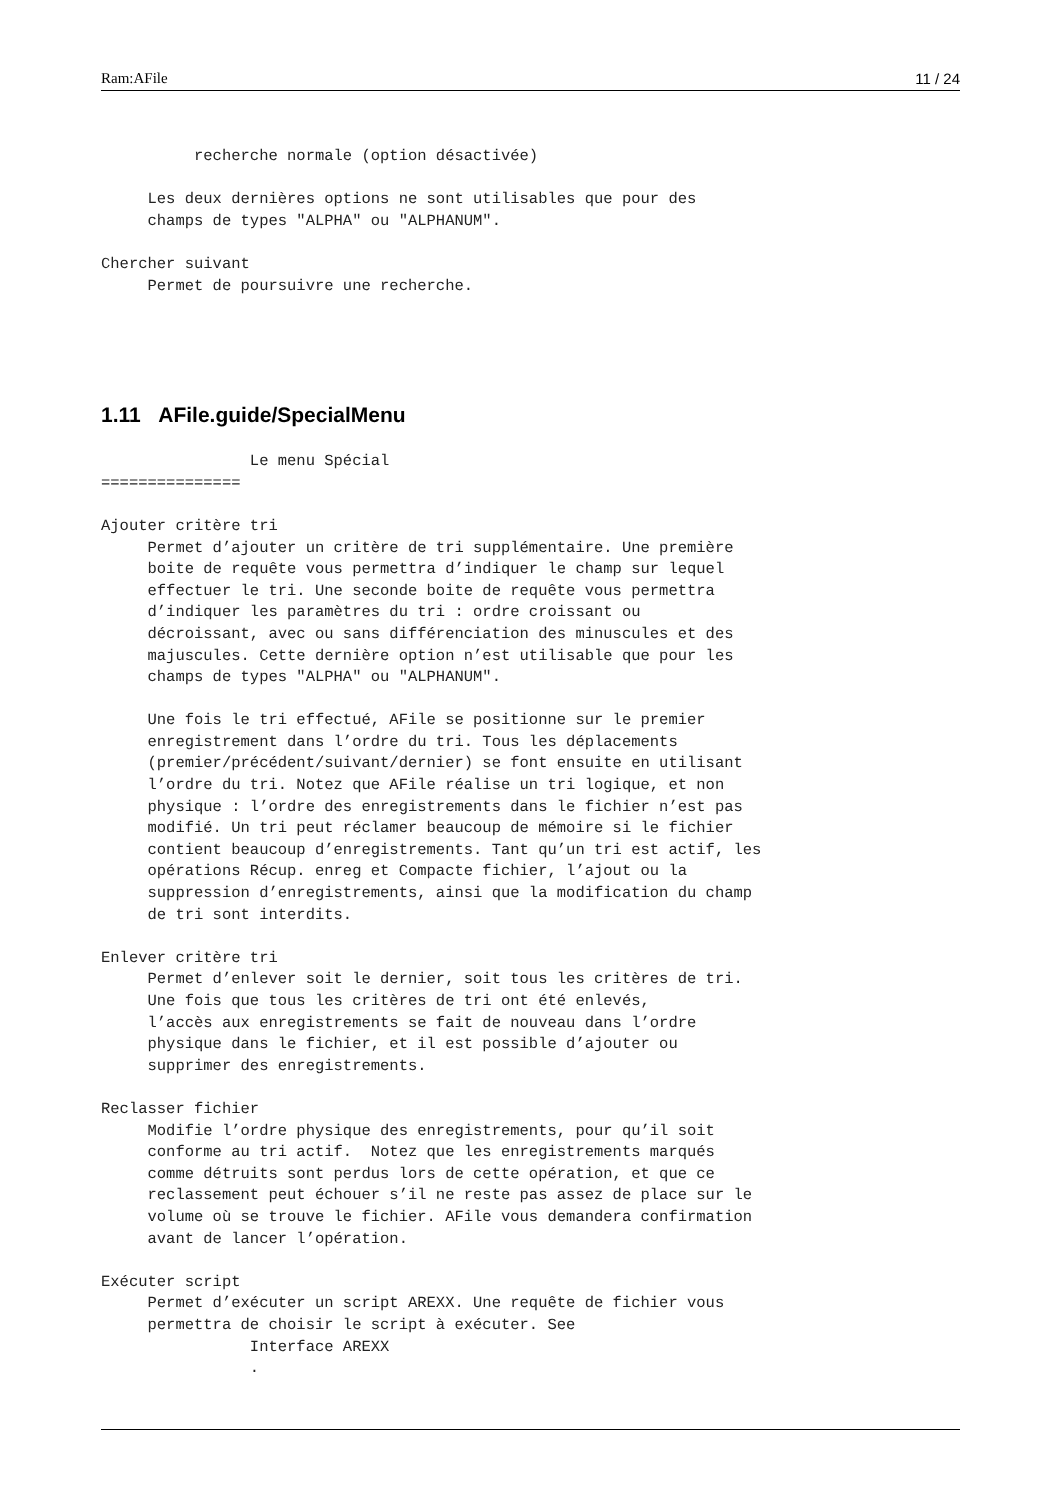Ram:AFile 11 / 24
          recherche normale (option désactivée)

     Les deux dernières options ne sont utilisables que pour des
     champs de types "ALPHA" ou "ALPHANUM".

Chercher suivant
     Permet de poursuivre une recherche.
1.11 AFile.guide/SpecialMenu
                Le menu Spécial
===============

Ajouter critère tri
     Permet d’ajouter un critère de tri supplémentaire. Une première
     boite de requête vous permettra d’indiquer le champ sur lequel
     effectuer le tri. Une seconde boite de requête vous permettra
     d’indiquer les paramètres du tri : ordre croissant ou
     décroissant, avec ou sans différenciation des minuscules et des
     majuscules. Cette dernière option n’est utilisable que pour les
     champs de types "ALPHA" ou "ALPHANUM".

     Une fois le tri effectué, AFile se positionne sur le premier
     enregistrement dans l’ordre du tri. Tous les déplacements
     (premier/précédent/suivant/dernier) se font ensuite en utilisant
     l’ordre du tri. Notez que AFile réalise un tri logique, et non
     physique : l’ordre des enregistrements dans le fichier n’est pas
     modifié. Un tri peut réclamer beaucoup de mémoire si le fichier
     contient beaucoup d’enregistrements. Tant qu’un tri est actif, les
     opérations Récup. enreg et Compacte fichier, l’ajout ou la
     suppression d’enregistrements, ainsi que la modification du champ
     de tri sont interdits.

Enlever critère tri
     Permet d’enlever soit le dernier, soit tous les critères de tri.
     Une fois que tous les critères de tri ont été enlevés,
     l’accès aux enregistrements se fait de nouveau dans l’ordre
     physique dans le fichier, et il est possible d’ajouter ou
     supprimer des enregistrements.

Reclasser fichier
     Modifie l’ordre physique des enregistrements, pour qu’il soit
     conforme au tri actif.  Notez que les enregistrements marqués
     comme détruits sont perdus lors de cette opération, et que ce
     reclassement peut échouer s’il ne reste pas assez de place sur le
     volume où se trouve le fichier. AFile vous demandera confirmation
     avant de lancer l’opération.

Exécuter script
     Permet d’exécuter un script AREXX. Une requête de fichier vous
     permettra de choisir le script à exécuter. See
                Interface AREXX
                .